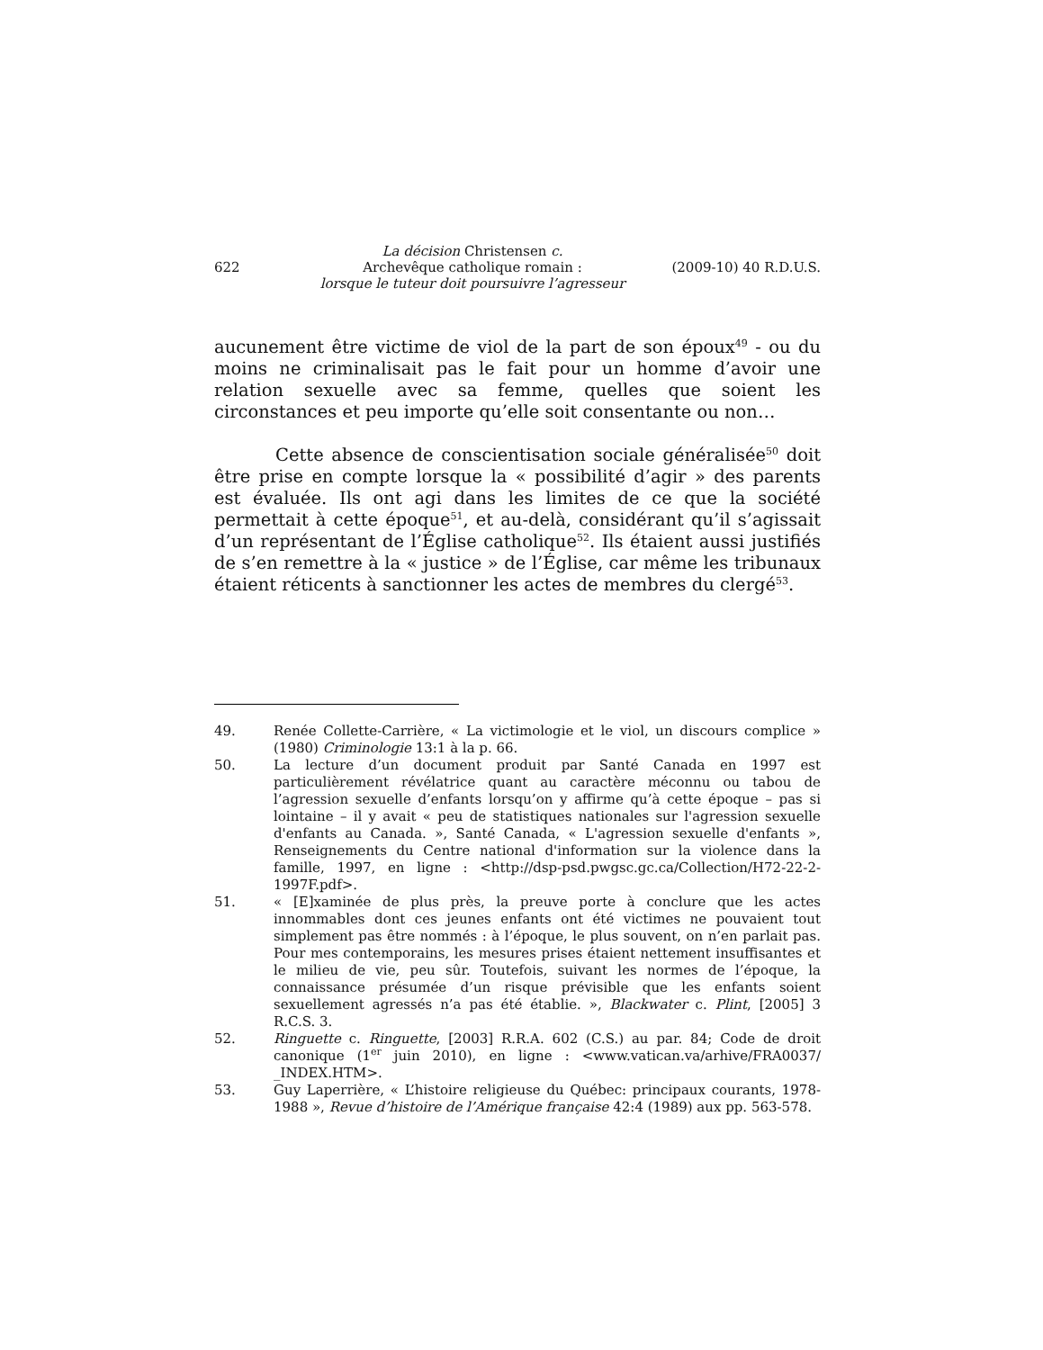622
La décision Christensen c.
Archevêque catholique romain :
lorsque le tuteur doit poursuivre l’agresseur
(2009-10) 40 R.D.U.S.
aucunement être victime de viol de la part de son époux<sup>49</sup> - ou du moins ne criminalisait pas le fait pour un homme d’avoir une relation sexuelle avec sa femme, quelles que soient les circonstances et peu importe qu’elle soit consentante ou non…
Cette absence de conscientisation sociale généralisée<sup>50</sup> doit être prise en compte lorsque la « possibilité d’agir » des parents est évaluée. Ils ont agi dans les limites de ce que la société permettait à cette époque<sup>51</sup>, et au-delà, considérant qu’il s’agissait d’un représentant de l’Église catholique<sup>52</sup>. Ils étaient aussi justifiés de s’en remettre à la « justice » de l’Église, car même les tribunaux étaient réticents à sanctionner les actes de membres du clergé<sup>53</sup>.
49. Renée Collette-Carrière, « La victimologie et le viol, un discours complice » (1980) Criminologie 13:1 à la p. 66.
50. La lecture d’un document produit par Santé Canada en 1997 est particulièrement révélatrice quant au caractère méconnu ou tabou de l’agression sexuelle d’enfants lorsqu’on y affirme qu’à cette époque – pas si lointaine – il y avait « peu de statistiques nationales sur l'agression sexuelle d'enfants au Canada. », Santé Canada, « L'agression sexuelle d'enfants », Renseignements du Centre national d'information sur la violence dans la famille, 1997, en ligne : <http://dsp-psd.pwgsc.gc.ca/Collection/H72-22-2-1997F.pdf>.
51. « [E]xaminée de plus près, la preuve porte à conclure que les actes innommables dont ces jeunes enfants ont été victimes ne pouvaient tout simplement pas être nommés : à l’époque, le plus souvent, on n’en parlait pas. Pour mes contemporains, les mesures prises étaient nettement insuffisantes et le milieu de vie, peu sûr. Toutefois, suivant les normes de l’époque, la connaissance présumée d’un risque prévisible que les enfants soient sexuellement agressés n’a pas été établie. », Blackwater c. Plint, [2005] 3 R.C.S. 3.
52. Ringuette c. Ringuette, [2003] R.R.A. 602 (C.S.) au par. 84; Code de droit canonique (1<sup>er</sup> juin 2010), en ligne : <www.vatican.va/arhive/FRA0037/ _INDEX.HTM>.
53. Guy Laperrière, « L’histoire religieuse du Québec: principaux courants, 1978-1988 », Revue d’histoire de l’Amérique française 42:4 (1989) aux pp. 563-578.